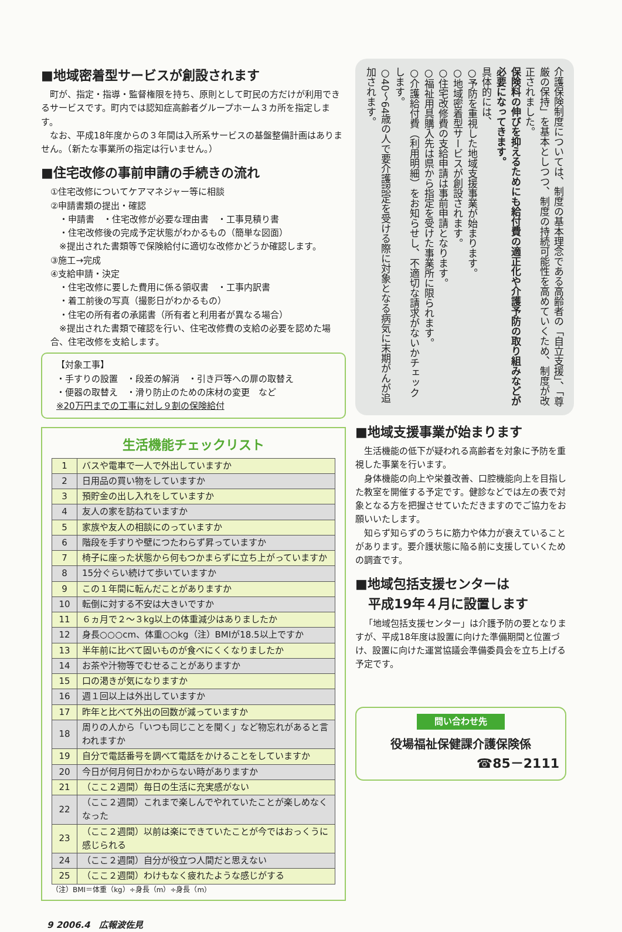■地域密着型サービスが創設されます
町が、指定・指導・監督権限を持ち、原則として町民の方だけが利用できるサービスです。町内では認知症高齢者グループホーム３カ所を指定します。
なお、平成18年度からの３年間は入所系サービスの基盤整備計画はありません。（新たな事業所の指定は行いません。）
■住宅改修の事前申請の手続きの流れ
①住宅改修についてケアマネジャー等に相談
②申請書類の提出・確認
　・申請書　・住宅改修が必要な理由書　・工事見積り書
　・住宅改修後の完成予定状態がわかるもの（簡単な図面）
　※提出された書類等で保険給付に適切な改修かどうか確認します。
③施工→完成
④支給申請・決定
　・住宅改修に要した費用に係る領収書　・工事内訳書
　・着工前後の写真（撮影日がわかるもの）
　・住宅の所有者の承諾書（所有者と利用者が異なる場合）
　※提出された書類で確認を行い、住宅改修費の支給の必要を認めた場合、住宅改修を支給します。
【対象工事】
・手すりの設置　・段差の解消　・引き戸等への扉の取替え
・便器の取替え　・滑り防止のための床材の変更　など
※20万円までの工事に対し９割の保険給付
生活機能チェックリスト
| 1 | バスや電車で一人で外出していますか |
| 2 | 日用品の買い物をしていますか |
| 3 | 預貯金の出し入れをしていますか |
| 4 | 友人の家を訪ねていますか |
| 5 | 家族や友人の相談にのっていますか |
| 6 | 階段を手すりや壁につたわらず昇っていますか |
| 7 | 椅子に座った状態から何もつかまらずに立ち上がっていますか |
| 8 | 15分ぐらい続けて歩いていますか |
| 9 | この１年間に転んだことがありますか |
| 10 | 転倒に対する不安は大きいですか |
| 11 | ６ヵ月で２～３kg以上の体重減少はありましたか |
| 12 | 身長○○○cm、体重○○kg（注）BMIが18.5以上ですか |
| 13 | 半年前に比べて固いものが食べにくくなりましたか |
| 14 | お茶や汁物等でむせることがありますか |
| 15 | 口の渇きが気になりますか |
| 16 | 週１回以上は外出していますか |
| 17 | 昨年と比べて外出の回数が減っていますか |
| 18 | 周りの人から「いつも同じことを聞く」など物忘れがあると言われますか |
| 19 | 自分で電話番号を調べて電話をかけることをしていますか |
| 20 | 今日が何月何日かわからない時がありますか |
| 21 | （ここ２週間）毎日の生活に充実感がない |
| 22 | （ここ２週間）これまで楽しんでやれていたことが楽しめなくなった |
| 23 | （ここ２週間）以前は楽にできていたことが今ではおっくうに感じられる |
| 24 | （ここ２週間）自分が役立つ人間だと思えない |
| 25 | （ここ２週間）わけもなく疲れたような感じがする |
（注）BMI＝体重（kg）÷身長（m）÷身長（m）
介護保険制度については、制度の基本理念である高齢者の「自立支援」、「尊厳の保持」を基本としつつ、制度の持続可能性を高めていくため、制度が改正されました。
保険料の伸びを抑えるためにも給付費の適正化や介護予防の取り組みなどが必要になってきます。
具体的には、
○予防を重視した地域支援事業が始まります。
○地域密着型サービスが創設されます。
○住宅改修費の支給申請は事前申請となります。
○福祉用具購入先は県から指定を受けた事業所に限られます。
○介護給付費（利用明細）をお知らせし、不適切な請求がないかチェックします。
○40～64歳の人で要介護認定を受ける際に対象となる病気に末期がんが追加されます。
■地域支援事業が始まります
生活機能の低下が疑われる高齢者を対象に予防を重視した事業を行います。
身体機能の向上や栄養改善、口腔機能向上を目指した教室を開催する予定です。健診などでは左の表で対象となる方を把握させていただきますのでご協力をお願いいたします。
知らず知らずのうちに筋力や体力が衰えていることがあります。要介護状態に陥る前に支援していくための調査です。
■地域包括支援センターは
　平成19年４月に設置します
「地域包括支援センター」は介護予防の要となりますが、平成18年度は設置に向けた準備期間と位置づけ、設置に向けた運営協議会準備委員会を立ち上げる予定です。
問い合わせ先
役場福祉保健課介護保険係
☎85－2111
9 2006.4　広報波佐見